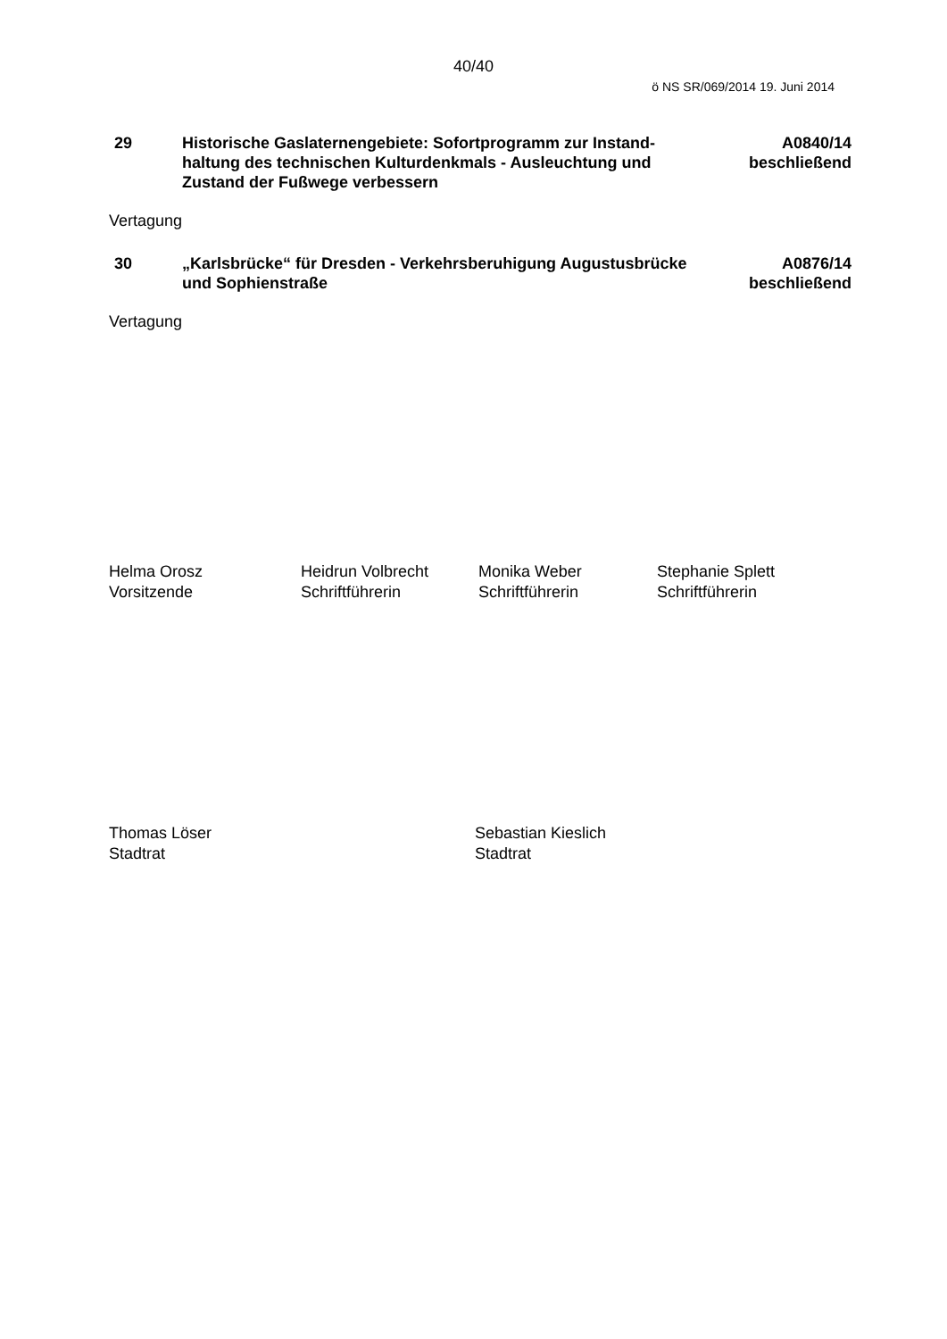40/40
ö NS SR/069/2014 19. Juni 2014
29 Historische Gaslaternengebiete: Sofortprogramm zur Instand-haltung des technischen Kulturdenkmals - Ausleuchtung und Zustand der Fußwege verbessern
A0840/14
beschließend
Vertagung
30 „Karlsbrücke“ für Dresden - Verkehrsberuhigung Augustusbrücke und Sophienstraße
A0876/14
beschließend
Vertagung
Helma Orosz
Vorsitzende
Heidrun Volbrecht
Schriftführerin
Monika Weber
Schriftführerin
Stephanie Splett
Schriftführerin
Thomas Löser
Stadtrat
Sebastian Kieslich
Stadtrat